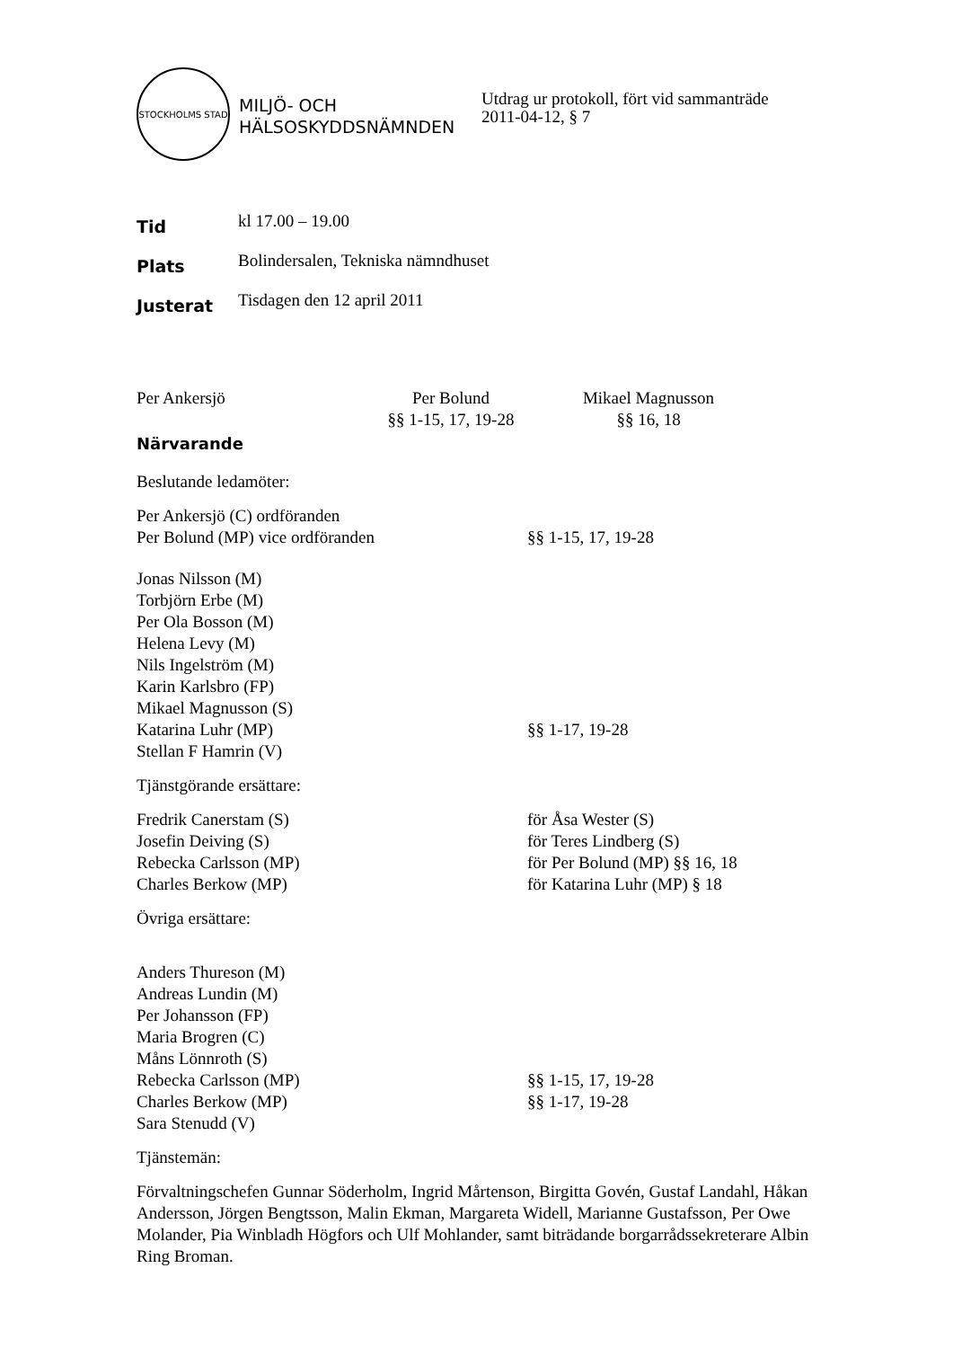STOCKHOLMS STAD
MILJÖ- OCH HÄLSOSKYDDSNÄMNDEN
Utdrag ur protokoll, fört vid sammanträde
2011-04-12, § 7
Tid
kl 17.00 – 19.00
Plats
Bolindersalen, Tekniska nämndhuset
Justerat
Tisdagen den 12 april 2011
Per Ankersjö Per Bolund
§§ 1-15, 17, 19-28
Mikael Magnusson
§§ 16, 18
Närvarande
Beslutande ledamöter:
Per Ankersjö (C) ordföranden
Per Bolund (MP) vice ordföranden §§ 1-15, 17, 19-28
Jonas Nilsson (M)
Torbjörn Erbe (M)
Per Ola Bosson (M)
Helena Levy (M)
Nils Ingelström (M)
Karin Karlsbro (FP)
Mikael Magnusson (S)
Katarina Luhr (MP) §§ 1-17, 19-28
Stellan F Hamrin (V)
Tjänstgörande ersättare:
Fredrik Canerstam (S) för Åsa Wester (S)
Josefin Deiving (S) för Teres Lindberg (S)
Rebecka Carlsson (MP) för Per Bolund (MP) §§ 16, 18
Charles Berkow (MP) för Katarina Luhr (MP) § 18
Övriga ersättare:
Anders Thureson (M)
Andreas Lundin (M)
Per Johansson (FP)
Maria Brogren (C)
Måns Lönnroth (S)
Rebecka Carlsson (MP) §§ 1-15, 17, 19-28
Charles Berkow (MP) §§ 1-17, 19-28
Sara Stenudd (V)
Tjänstemän:
Förvaltningschefen Gunnar Söderholm, Ingrid Mårtenson, Birgitta Govén, Gustaf Landahl, Håkan Andersson, Jörgen Bengtsson, Malin Ekman, Margareta Widell, Marianne Gustafsson, Per Owe Molander, Pia Winbladh Högfors och Ulf Mohlander, samt biträdande borgarrådssekreterare Albin Ring Broman.